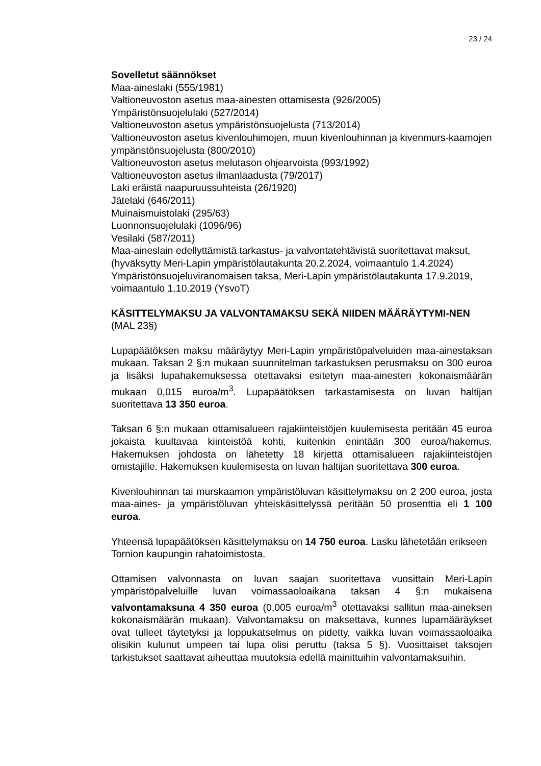23 / 24
Sovelletut säännökset
Maa-aineslaki (555/1981)
Valtioneuvoston asetus maa-ainesten ottamisesta (926/2005)
Ympäristönsuojelulaki (527/2014)
Valtioneuvoston asetus ympäristönsuojelusta (713/2014)
Valtioneuvoston asetus kivenlouhimojen, muun kivenlouhinnan ja kivenmurs-kaamojen ympäristönsuojelusta (800/2010)
Valtioneuvoston asetus melutason ohjearvoista (993/1992)
Valtioneuvoston asetus ilmanlaadusta (79/2017)
Laki eräistä naapuruussuhteista (26/1920)
Jätelaki (646/2011)
Muinaismuistolaki (295/63)
Luonnonsuojelulaki (1096/96)
Vesilaki (587/2011)
Maa-aineslain edellyttämistä tarkastus- ja valvontatehtävistä suoritettavat maksut, (hyväksytty Meri-Lapin ympäristölautakunta 20.2.2024, voimaantulo 1.4.2024)
Ympäristönsuojeluviranomaisen taksa, Meri-Lapin ympäristölautakunta 17.9.2019, voimaantulo 1.10.2019 (YsvoT)
KÄSITTELYMAKSU JA VALVONTAMAKSU SEKÄ NIIDEN MÄÄRÄYTYMI-NEN (MAL 23§)
Lupapäätöksen maksu määräytyy Meri-Lapin ympäristöpalveluiden maa-ainestaksan mukaan. Taksan 2 §:n mukaan suunnitelman tarkastuksen perusmaksu on 300 euroa ja lisäksi lupahakemuksessa otettavaksi esitetyn maa-ainesten kokonaismäärän mukaan 0,015 euroa/m<sup>3</sup>. Lupapäätöksen tarkastamisesta on luvan haltijan suoritettava 13 350 euroa.
Taksan 6 §:n mukaan ottamisalueen rajakiinteistöjen kuulemisesta peritään 45 euroa jokaista kuultavaa kiinteistöä kohti, kuitenkin enintään 300 euroa/hakemus. Hakemuksen johdosta on lähetetty 18 kirjettä ottamisalueen rajakiinteistöjen omistajille. Hakemuksen kuulemisesta on luvan haltijan suoritettava 300 euroa.
Kivenlouhinnan tai murskaamon ympäristöluvan käsittelymaksu on 2 200 euroa, josta maa-aines- ja ympäristöluvan yhteiskäsittelyssä peritään 50 prosenttia eli 1 100 euroa.
Yhteensä lupapäätöksen käsittelymaksu on 14 750 euroa. Lasku lähetetään erikseen Tornion kaupungin rahatoimistosta.
Ottamisen valvonnasta on luvan saajan suoritettava vuosittain Meri-Lapin ympäristöpalveluille luvan voimassaoloaikana taksan 4 §:n mukaisena valvontamaksuna 4 350 euroa (0,005 euroa/m<sup>3</sup> otettavaksi sallitun maa-aineksen kokonaismäärän mukaan). Valvontamaksu on maksettava, kunnes lupamääräykset ovat tulleet täytetyksi ja loppukatselmus on pidetty, vaikka luvan voimassaoloaika olisikin kulunut umpeen tai lupa olisi peruttu (taksa 5 §). Vuosittaiset taksojen tarkistukset saattavat aiheuttaa muutoksia edellä mainittuihin valvontamaksuihin.